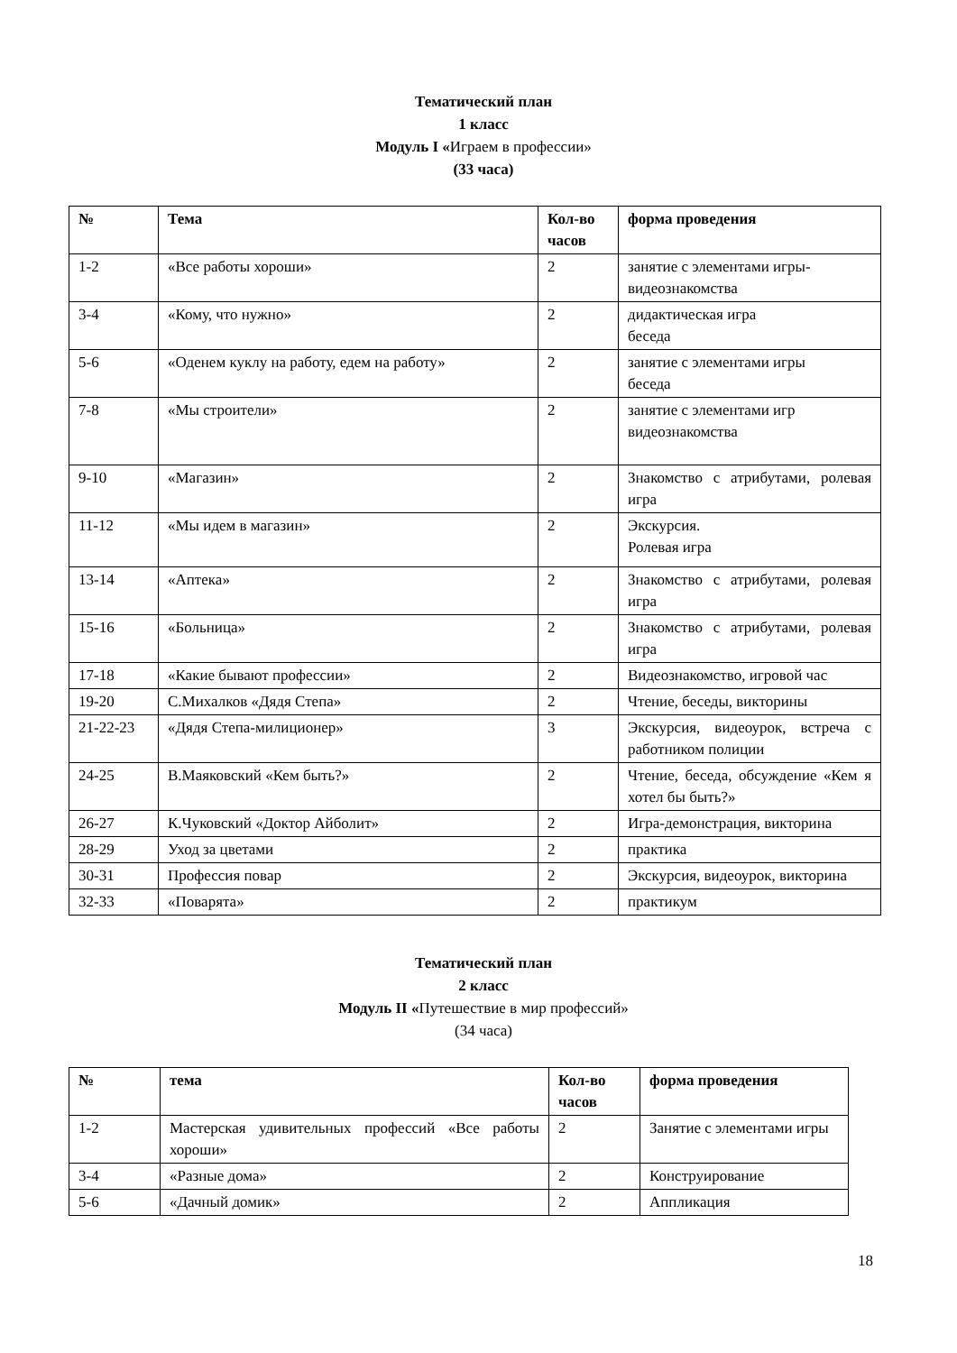Тематический план
1 класс
Модуль I «Играем в профессии»
(33 часа)
| № | Тема | Кол-во часов | форма проведения |
| --- | --- | --- | --- |
| 1-2 | «Все работы хороши» | 2 | занятие с элементами игры-видеознакомства |
| 3-4 | «Кому, что нужно» | 2 | дидактическая игра беседа |
| 5-6 | «Оденем куклу на работу, едем на работу» | 2 | занятие с элементами игры беседа |
| 7-8 | «Мы строители» | 2 | занятие с элементами игр видеознакомства |
| 9-10 | «Магазин» | 2 | Знакомство с атрибутами, ролевая игра |
| 11-12 | «Мы идем в магазин» | 2 | Экскурсия. Ролевая игра |
| 13-14 | «Аптека» | 2 | Знакомство с атрибутами, ролевая игра |
| 15-16 | «Больница» | 2 | Знакомство с атрибутами, ролевая игра |
| 17-18 | «Какие бывают профессии» | 2 | Видеознакомство, игровой час |
| 19-20 | С.Михалков «Дядя Степа» | 2 | Чтение, беседы, викторины |
| 21-22-23 | «Дядя Степа-милиционер» | 3 | Экскурсия, видеоурок, встреча с работником полиции |
| 24-25 | В.Маяковский «Кем быть?» | 2 | Чтение, беседа, обсуждение «Кем я хотел бы быть?» |
| 26-27 | К.Чуковский «Доктор Айболит» | 2 | Игра-демонстрация, викторина |
| 28-29 | Уход за цветами | 2 | практика |
| 30-31 | Профессия повар | 2 | Экскурсия, видеоурок, викторина |
| 32-33 | «Поварята» | 2 | практикум |
Тематический план
2 класс
Модуль II «Путешествие в мир профессий»
(34 часа)
| № | тема | Кол-во часов | форма проведения |
| --- | --- | --- | --- |
| 1-2 | Мастерская удивительных профессий «Все работы хороши» | 2 | Занятие с элементами игры |
| 3-4 | «Разные дома» | 2 | Конструирование |
| 5-6 | «Дачный домик» | 2 | Аппликация |
18